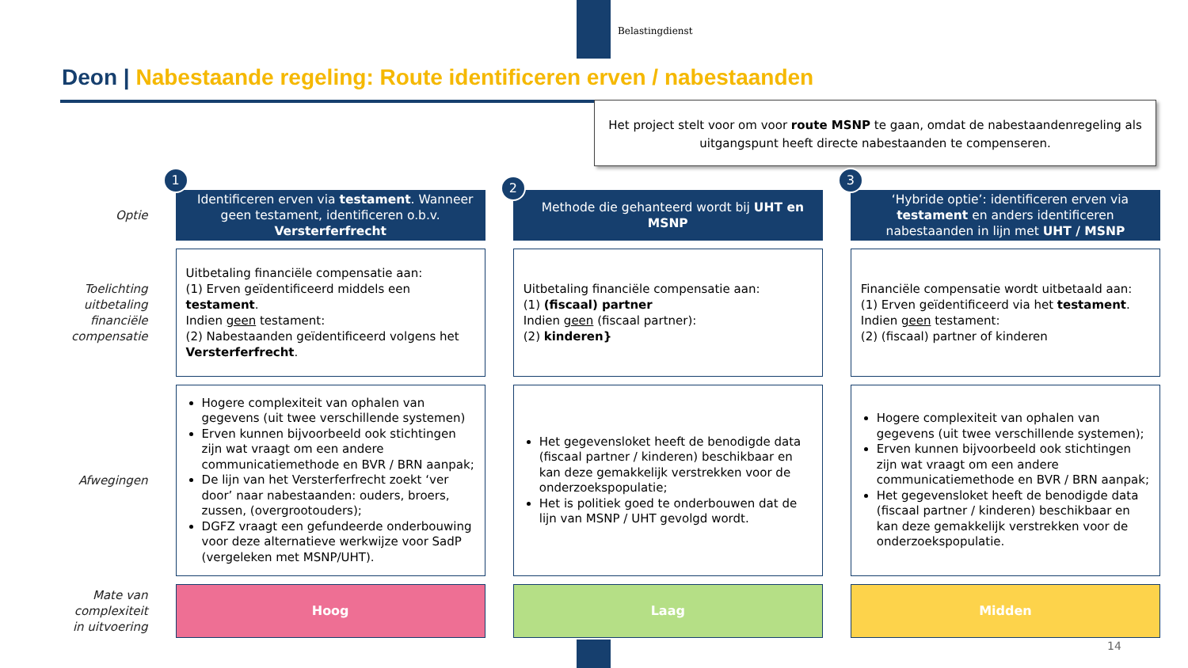Belastingdienst
Deon | Nabestaande regeling: Route identificeren erven / nabestaanden
Het project stelt voor om voor route MSNP te gaan, omdat de nabestaandenregeling als uitgangspunt heeft directe nabestaanden te compenseren.
| Optie | 1 Identificeren erven via testament . Wanneer geen testament, identificeren o.b.v. Versterferfrecht | 2 Methode die gehanteerd wordt bij UHT en MSNP | 3 ‘Hybride optie’: identificeren erven via testament en anders identificeren nabestaanden in lijn met UHT / MSNP |
| Toelichting uitbetaling financiële compensatie | Uitbetaling financiële compensatie aan: (1) Erven geïdentificeerd middels een testament . Indien geen testament: (2) Nabestaanden geïdentificeerd volgens het Versterferfrecht . | Uitbetaling financiële compensatie aan: (1) (fiscaal) partner Indien geen (fiscaal partner): (2) kinderen} | Financiële compensatie wordt uitbetaald aan: (1) Erven geïdentificeerd via het testament . Indien geen testament: (2) (fiscaal) partner of kinderen |
| Afwegingen | Hogere complexiteit van ophalen van gegevens (uit twee verschillende systemen) Erven kunnen bijvoorbeeld ook stichtingen zijn wat vraagt om een andere communicatiemethode en BVR / BRN aanpak; De lijn van het Versterferfrecht zoekt ‘ver door’ naar nabestaanden: ouders, broers, zussen, (overgrootouders); DGFZ vraagt een gefundeerde onderbouwing voor deze alternatieve werkwijze voor SadP (vergeleken met MSNP/UHT). | Het gegevensloket heeft de benodigde data (fiscaal partner / kinderen) beschikbaar en kan deze gemakkelijk verstrekken voor de onderzoekspopulatie; Het is politiek goed te onderbouwen dat de lijn van MSNP / UHT gevolgd wordt. | Hogere complexiteit van ophalen van gegevens (uit twee verschillende systemen); Erven kunnen bijvoorbeeld ook stichtingen zijn wat vraagt om een andere communicatiemethode en BVR / BRN aanpak; Het gegevensloket heeft de benodigde data (fiscaal partner / kinderen) beschikbaar en kan deze gemakkelijk verstrekken voor de onderzoekspopulatie. |
| Mate van complexiteit in uitvoering | Hoog | Laag | Midden |
14